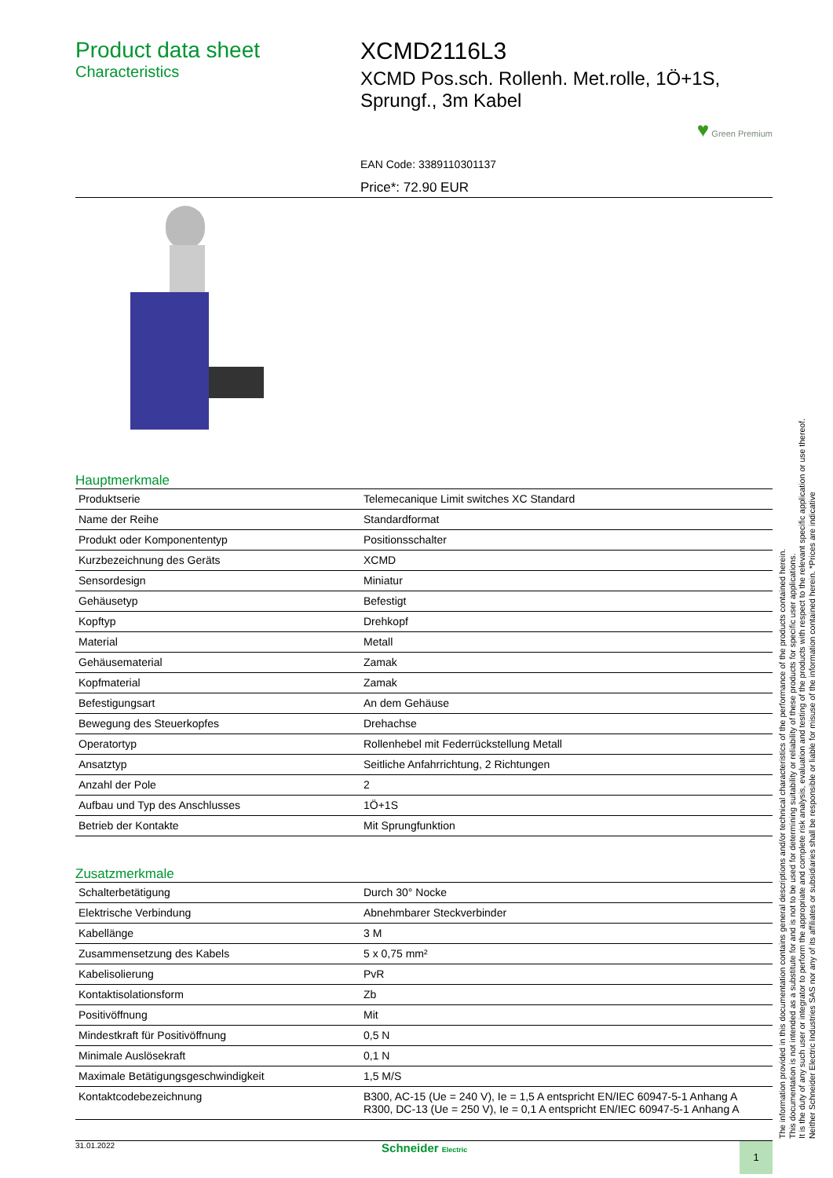Product data sheet
Characteristics
XCMD2116L3
XCMD Pos.sch. Rollenh. Met.rolle, 1Ö+1S, Sprungf., 3m Kabel
♥ Green Premium
EAN Code: 3389110301137
Price*: 72.90 EUR
Hauptmerkmale
| Produktserie | Telemecanique Limit switches XC Standard |
| Name der Reihe | Standardformat |
| Produkt oder Komponententyp | Positionsschalter |
| Kurzbezeichnung des Geräts | XCMD |
| Sensordesign | Miniatur |
| Gehäusetyp | Befestigt |
| Kopftyp | Drehkopf |
| Material | Metall |
| Gehäusematerial | Zamak |
| Kopfmaterial | Zamak |
| Befestigungsart | An dem Gehäuse |
| Bewegung des Steuerkopfes | Drehachse |
| Operatortyp | Rollenhebel mit Federrückstellung Metall |
| Ansatztyp | Seitliche Anfahrrichtung, 2 Richtungen |
| Anzahl der Pole | 2 |
| Aufbau und Typ des Anschlusses | 1Ö+1S |
| Betrieb der Kontakte | Mit Sprungfunktion |
Zusatzmerkmale
| Schalterbetätigung | Durch 30° Nocke |
| Elektrische Verbindung | Abnehmbarer Steckverbinder |
| Kabellänge | 3 M |
| Zusammensetzung des Kabels | 5 x 0,75 mm² |
| Kabelisolierung | PvR |
| Kontaktisolationsform | Zb |
| Positivöffnung | Mit |
| Mindestkraft für Positivöffnung | 0,5 N |
| Minimale Auslösekraft | 0,1 N |
| Maximale Betätigungsgeschwindigkeit | 1,5 M/S |
| Kontaktcodebezeichnung | B300, AC-15 (Ue = 240 V), Ie = 1,5 A entspricht EN/IEC 60947-5-1 Anhang A R300, DC-13 (Ue = 250 V), Ie = 0,1 A entspricht EN/IEC 60947-5-1 Anhang A |
The information provided in this documentation contains general descriptions and/or technical characteristics of the performance of the products contained herein.
This documentation is not intended as a substitute for and is not to be used for determining suitability or reliability of these products for specific user applications.
It is the duty of any such user or integrator to perform the appropriate and complete risk analysis, evaluation and testing of the products with respect to the relevant specific application or use thereof.
Neither Schneider Electric Industries SAS nor any of its affiliates or subsidiaries shall be responsible or liable for misuse of the information contained herein. *Prices are indicative
31.01.2022 Schneider Electric 1